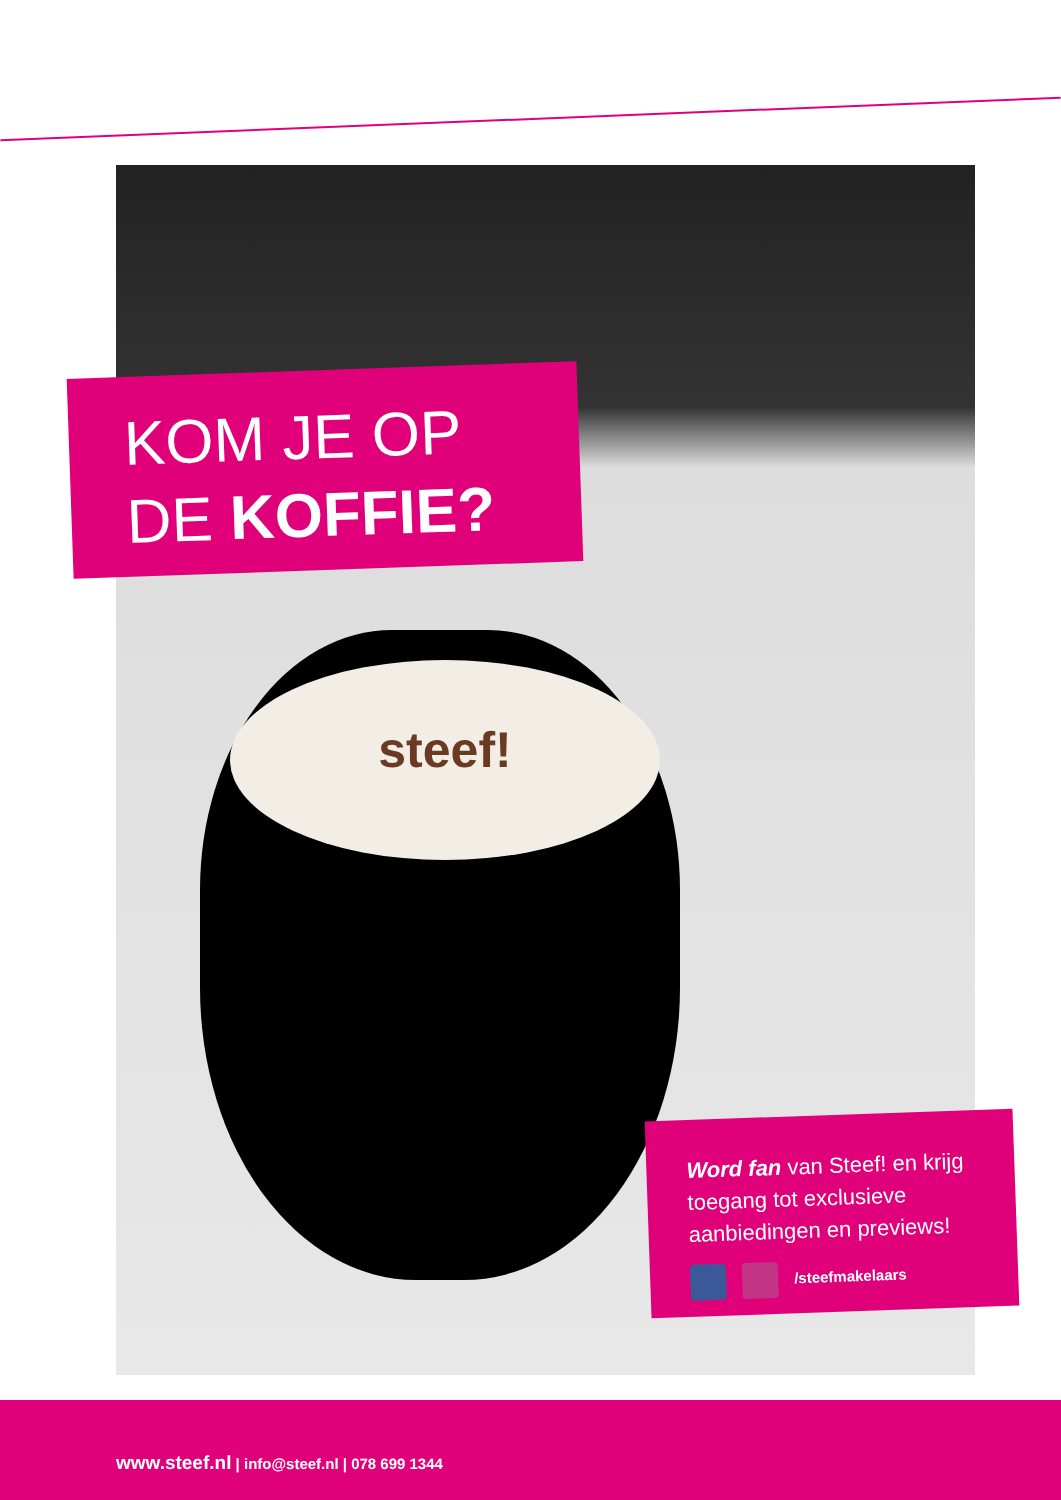steef!
KOM JE OP
DE KOFFIE?
Word fan van Steef! en krijg toegang tot exclusieve aanbiedingen en previews!
/steefmakelaars
www.steef.nl | info@steef.nl | 078 699 1344